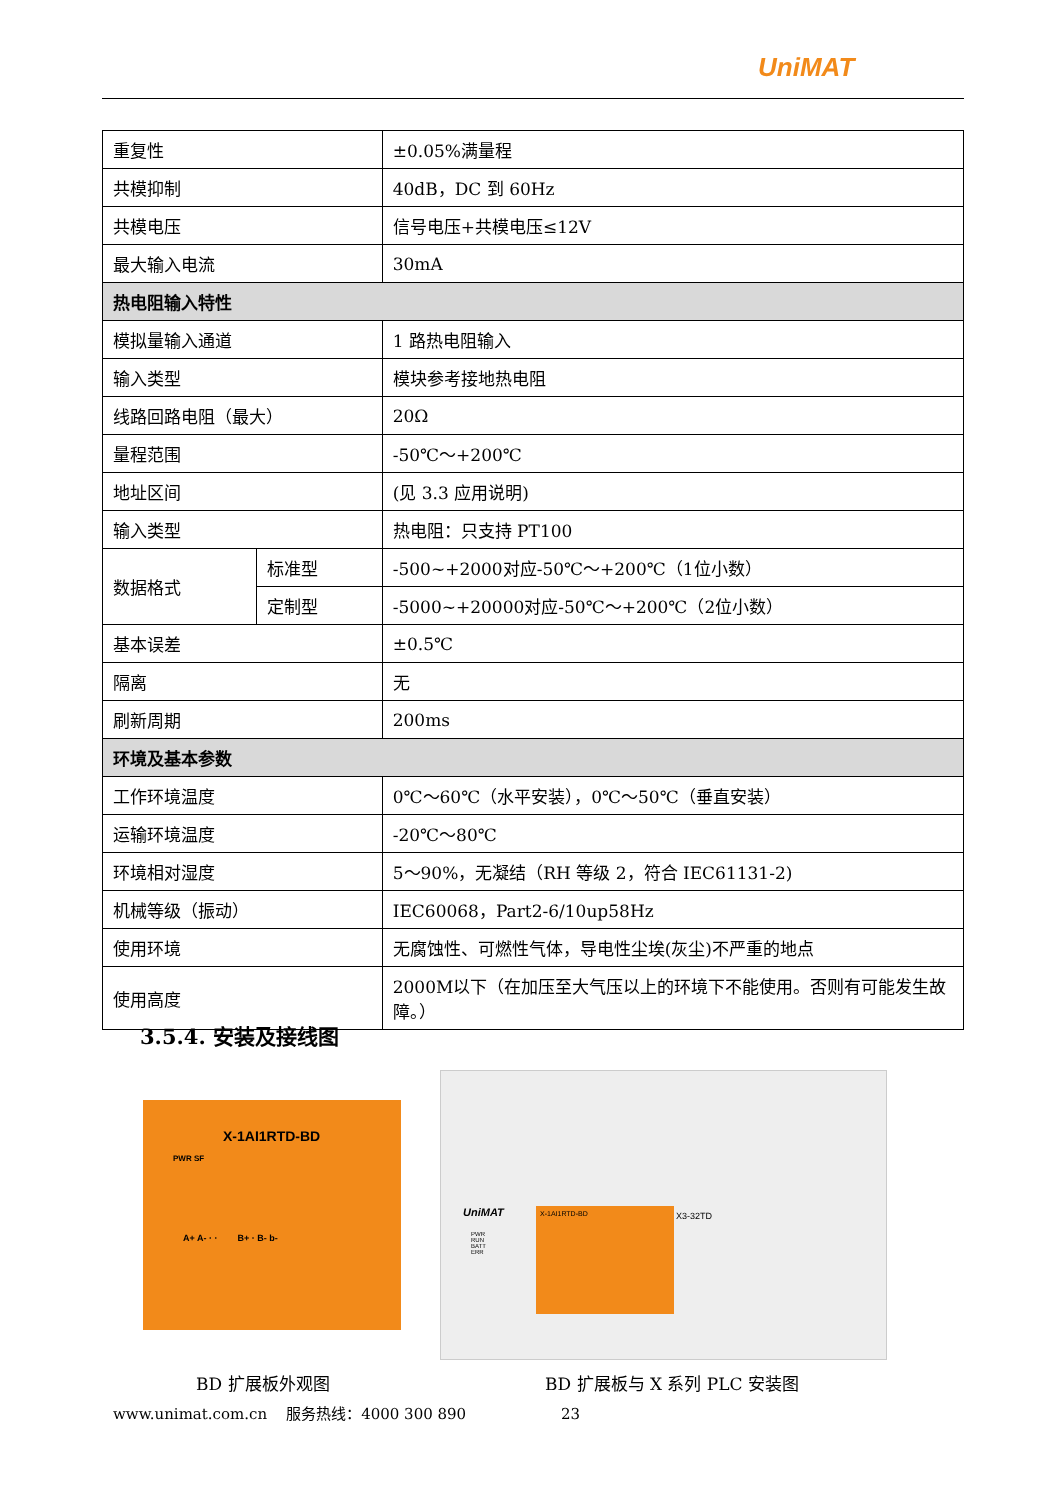UniMAT
| 重复性 | | ±0.05%满量程 |
| 共模抑制 | | 40dB，DC 到 60Hz |
| 共模电压 | | 信号电压+共模电压≤12V |
| 最大输入电流 | | 30mA |
| 热电阻输入特性 | | |
| 模拟量输入通道 | | 1 路热电阻输入 |
| 输入类型 | | 模块参考接地热电阻 |
| 线路回路电阻（最大） | | 20Ω |
| 量程范围 | | -50℃～+200℃ |
| 地址区间 | | (见 3.3 应用说明) |
| 输入类型 | | 热电阻：只支持 PT100 |
| 数据格式 | 标准型 | -500~+2000对应-50℃～+200℃（1位小数） |
| | 定制型 | -5000~+20000对应-50℃～+200℃（2位小数） |
| 基本误差 | | ±0.5℃ |
| 隔离 | | 无 |
| 刷新周期 | | 200ms |
| 环境及基本参数 | | |
| 工作环境温度 | | 0℃～60℃（水平安装），0℃～50℃（垂直安装） |
| 运输环境温度 | | -20℃～80℃ |
| 环境相对湿度 | | 5～90%，无凝结（RH 等级 2，符合 IEC61131-2) |
| 机械等级（振动） | | IEC60068，Part2-6/10up58Hz |
| 使用环境 | | 无腐蚀性、可燃性气体，导电性尘埃(灰尘)不严重的地点 |
| 使用高度 | | 2000M以下（在加压至大气压以上的环境下不能使用。否则有可能发生故障。） |
3.5.4. 安装及接线图
X-1AI1RTD-BD
PWR SF
A+ A- · · B+ · B- b-
UniMAT
PWR
RUN
BATT
ERR
X-1AI1RTD-BD
X3-32TD
BD 扩展板外观图 BD 扩展板与 X 系列 PLC 安装图
www.unimat.com.cn 服务热线：4000 300 890 23